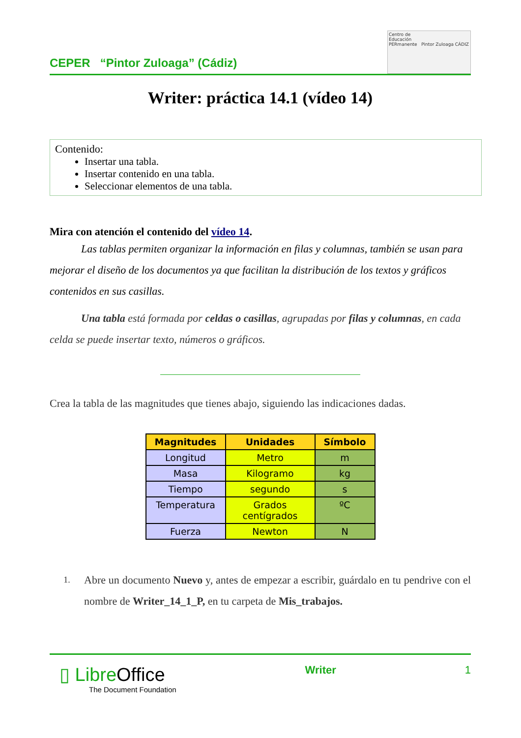CEPER “Pintor Zuloaga” (Cádiz)
Centro de
Educación
PERmanente Pintor Zuloaga CÁDIZ
Writer: práctica 14.1 (vídeo 14)
Contenido:
Insertar una tabla.
Insertar contenido en una tabla.
Seleccionar elementos de una tabla.
Mira con atención el contenido del vídeo 14.
Las tablas permiten organizar la información en filas y columnas, también se usan para mejorar el diseño de los documentos ya que facilitan la distribución de los textos y gráficos contenidos en sus casillas.
Una tabla está formada por celdas o casillas, agrupadas por filas y columnas, en cada celda se puede insertar texto, números o gráficos.
Crea la tabla de las magnitudes que tienes abajo, siguiendo las indicaciones dadas.
| Magnitudes | Unidades | Símbolo |
| --- | --- | --- |
| Longitud | Metro | m |
| Masa | Kilogramo | kg |
| Tiempo | segundo | s |
| Temperatura | Grados centígrados | ºC |
| Fuerza | Newton | N |
1. Abre un documento Nuevo y, antes de empezar a escribir, guárdalo en tu pendrive con el nombre de Writer_14_1_P, en tu carpeta de Mis_trabajos.
▯ LibreOffice
The Document Foundation
Writer 1